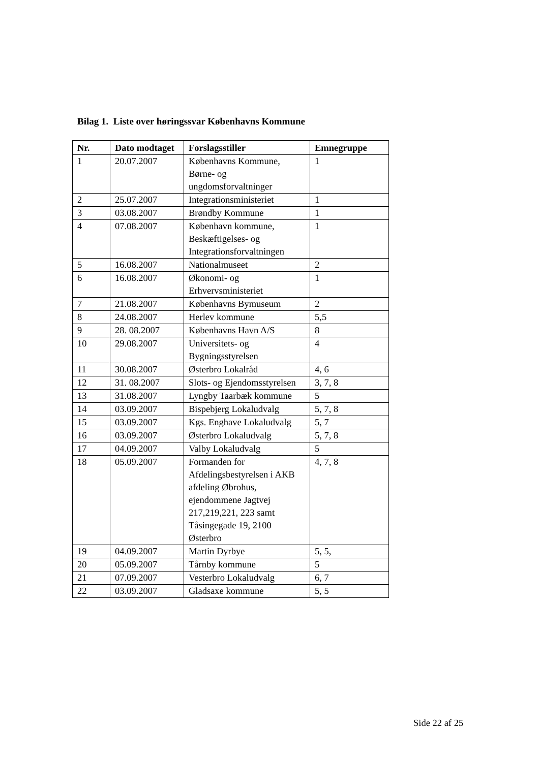Bilag 1. Liste over høringssvar Københavns Kommune
| Nr. | Dato modtaget | Forslagsstiller | Emnegruppe |
| --- | --- | --- | --- |
| 1 | 20.07.2007 | Københavns Kommune, Børne- og ungdomsforvaltninger | 1 |
| 2 | 25.07.2007 | Integrationsministeriet | 1 |
| 3 | 03.08.2007 | Brøndby Kommune | 1 |
| 4 | 07.08.2007 | København kommune, Beskæftigelses- og Integrationsforvaltningen | 1 |
| 5 | 16.08.2007 | Nationalmuseet | 2 |
| 6 | 16.08.2007 | Økonomi- og Erhvervsministeriet | 1 |
| 7 | 21.08.2007 | Københavns Bymuseum | 2 |
| 8 | 24.08.2007 | Herlev kommune | 5,5 |
| 9 | 28. 08.2007 | Københavns Havn A/S | 8 |
| 10 | 29.08.2007 | Universitets- og Bygningsstyrelsen | 4 |
| 11 | 30.08.2007 | Østerbro Lokalråd | 4, 6 |
| 12 | 31. 08.2007 | Slots- og Ejendomsstyrelsen | 3, 7, 8 |
| 13 | 31.08.2007 | Lyngby Taarbæk kommune | 5 |
| 14 | 03.09.2007 | Bispebjerg Lokaludvalg | 5, 7, 8 |
| 15 | 03.09.2007 | Kgs. Enghave Lokaludvalg | 5, 7 |
| 16 | 03.09.2007 | Østerbro Lokaludvalg | 5, 7, 8 |
| 17 | 04.09.2007 | Valby Lokaludvalg | 5 |
| 18 | 05.09.2007 | Formanden for Afdelingsbestyrelsen i AKB afdeling Øbrohus, ejendommene Jagtvej 217,219,221, 223 samt Tåsingegade 19, 2100 Østerbro | 4, 7, 8 |
| 19 | 04.09.2007 | Martin Dyrbye | 5, 5, |
| 20 | 05.09.2007 | Tårnby kommune | 5 |
| 21 | 07.09.2007 | Vesterbro Lokaludvalg | 6, 7 |
| 22 | 03.09.2007 | Gladsaxe kommune | 5, 5 |
Side 22 af 25